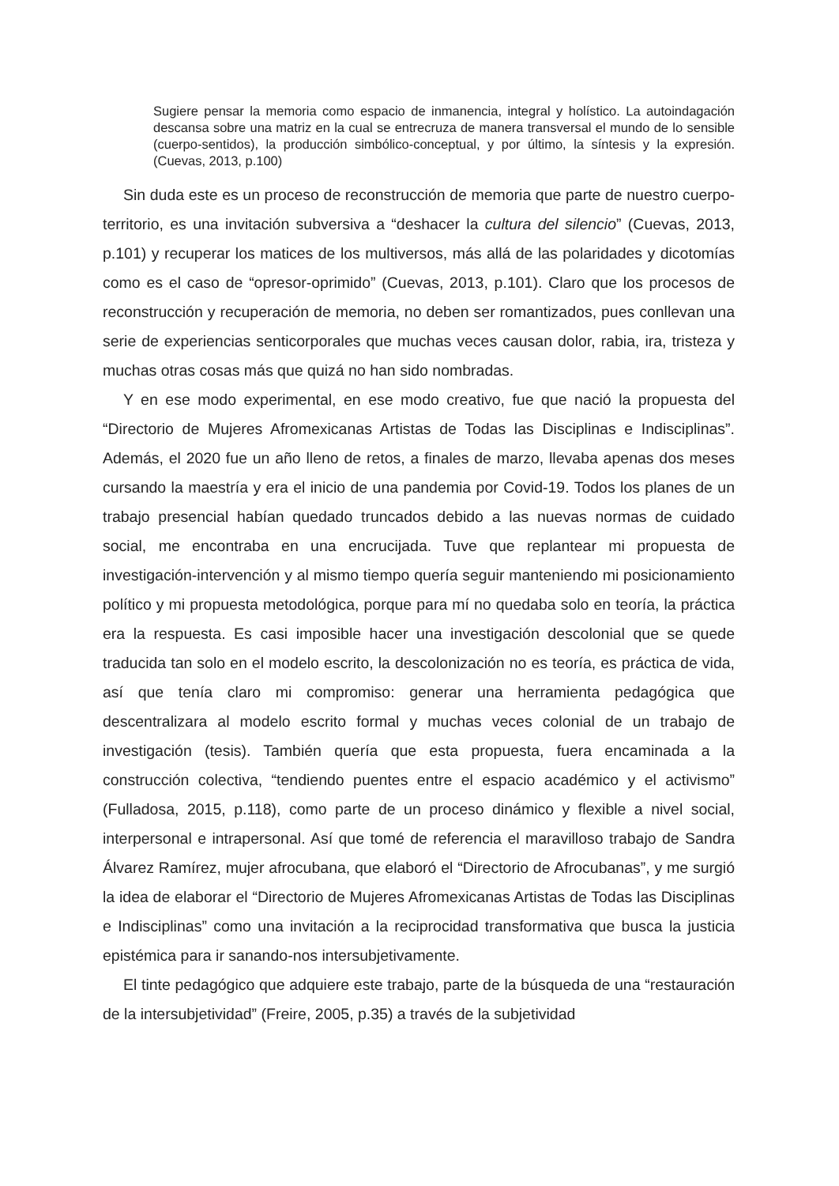Sugiere pensar la memoria como espacio de inmanencia, integral y holístico. La autoindagación descansa sobre una matriz en la cual se entrecruza de manera transversal el mundo de lo sensible (cuerpo-sentidos), la producción simbólico-conceptual, y por último, la síntesis y la expresión. (Cuevas, 2013, p.100)
Sin duda este es un proceso de reconstrucción de memoria que parte de nuestro cuerpo-territorio, es una invitación subversiva a “deshacer la cultura del silencio” (Cuevas, 2013, p.101) y recuperar los matices de los multiversos, más allá de las polaridades y dicotomías como es el caso de “opresor-oprimido” (Cuevas, 2013, p.101). Claro que los procesos de reconstrucción y recuperación de memoria, no deben ser romantizados, pues conllevan una serie de experiencias senticorporales que muchas veces causan dolor, rabia, ira, tristeza y muchas otras cosas más que quizá no han sido nombradas.
Y en ese modo experimental, en ese modo creativo, fue que nació la propuesta del “Directorio de Mujeres Afromexicanas Artistas de Todas las Disciplinas e Indisciplinas”. Además, el 2020 fue un año lleno de retos, a finales de marzo, llevaba apenas dos meses cursando la maestría y era el inicio de una pandemia por Covid-19. Todos los planes de un trabajo presencial habían quedado truncados debido a las nuevas normas de cuidado social, me encontraba en una encrucijada. Tuve que replantear mi propuesta de investigación-intervención y al mismo tiempo quería seguir manteniendo mi posicionamiento político y mi propuesta metodológica, porque para mí no quedaba solo en teoría, la práctica era la respuesta. Es casi imposible hacer una investigación descolonial que se quede traducida tan solo en el modelo escrito, la descolonización no es teoría, es práctica de vida, así que tenía claro mi compromiso: generar una herramienta pedagógica que descentralizara al modelo escrito formal y muchas veces colonial de un trabajo de investigación (tesis). También quería que esta propuesta, fuera encaminada a la construcción colectiva, “tendiendo puentes entre el espacio académico y el activismo” (Fulladosa, 2015, p.118), como parte de un proceso dinámico y flexible a nivel social, interpersonal e intrapersonal. Así que tomé de referencia el maravilloso trabajo de Sandra Álvarez Ramírez, mujer afrocubana, que elaboró el “Directorio de Afrocubanas”, y me surgió la idea de elaborar el “Directorio de Mujeres Afromexicanas Artistas de Todas las Disciplinas e Indisciplinas” como una invitación a la reciprocidad transformativa que busca la justicia epistémica para ir sanando-nos intersubjetivamente.
El tinte pedagógico que adquiere este trabajo, parte de la búsqueda de una “restauración de la intersubjetividad” (Freire, 2005, p.35) a través de la subjetividad